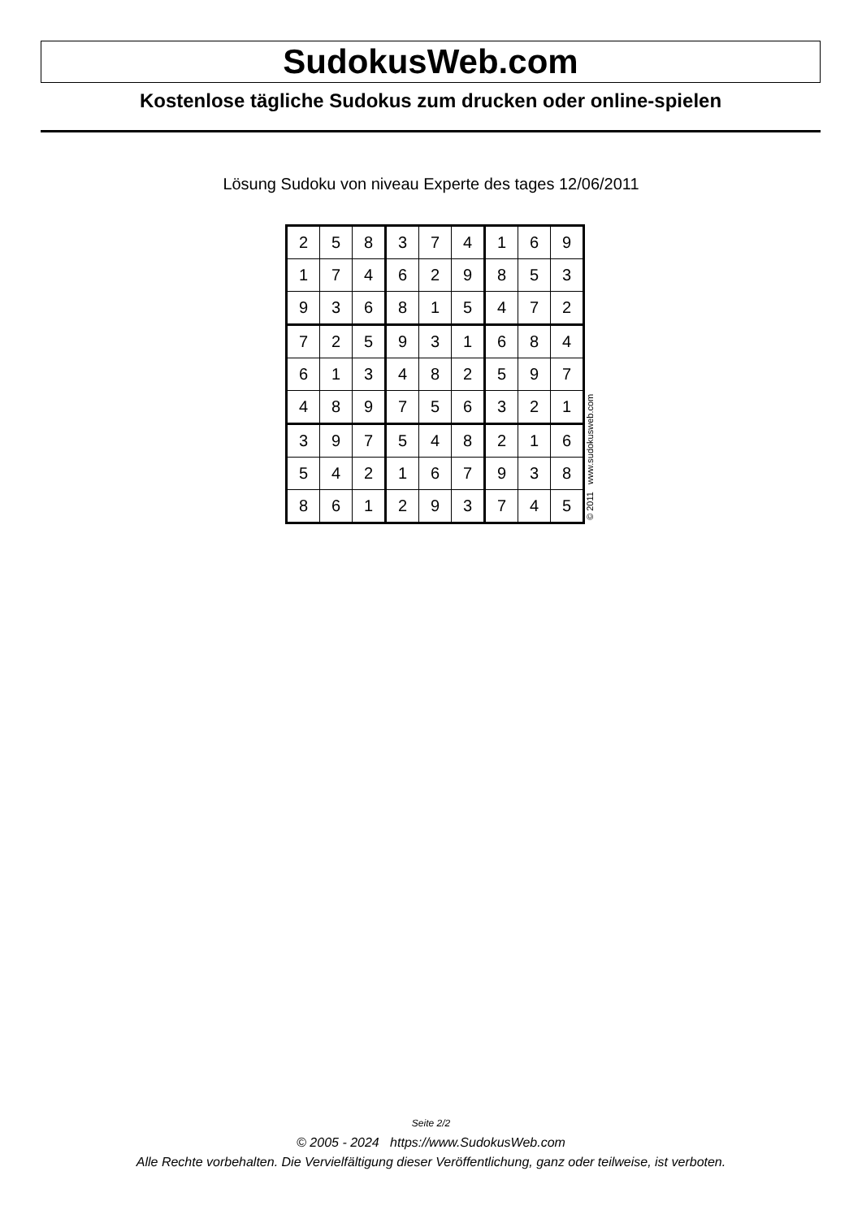SudokusWeb.com
Kostenlose tägliche Sudokus zum drucken oder online-spielen
Lösung Sudoku von niveau Experte des tages 12/06/2011
| 2 | 5 | 8 | 3 | 7 | 4 | 1 | 6 | 9 |
| 1 | 7 | 4 | 6 | 2 | 9 | 8 | 5 | 3 |
| 9 | 3 | 6 | 8 | 1 | 5 | 4 | 7 | 2 |
| 7 | 2 | 5 | 9 | 3 | 1 | 6 | 8 | 4 |
| 6 | 1 | 3 | 4 | 8 | 2 | 5 | 9 | 7 |
| 4 | 8 | 9 | 7 | 5 | 6 | 3 | 2 | 1 |
| 3 | 9 | 7 | 5 | 4 | 8 | 2 | 1 | 6 |
| 5 | 4 | 2 | 1 | 6 | 7 | 9 | 3 | 8 |
| 8 | 6 | 1 | 2 | 9 | 3 | 7 | 4 | 5 |
© 2011 www.sudokusweb.com
Seite 2/2
© 2005 - 2024 https://www.SudokusWeb.com
Alle Rechte vorbehalten. Die Vervielfältigung dieser Veröffentlichung, ganz oder teilweise, ist verboten.